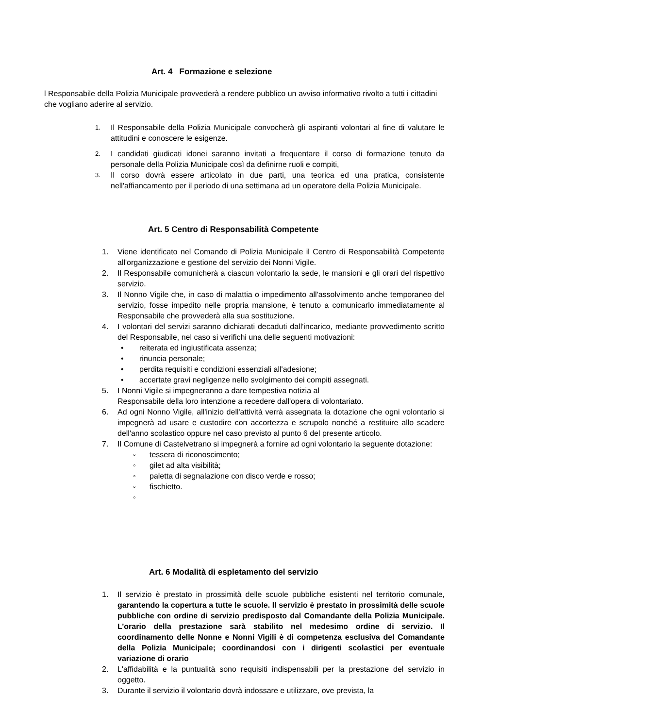Art. 4 Formazione e selezione
l Responsabile della Polizia Municipale provvederà a rendere pubblico un avviso informativo rivolto a tutti i cittadini che vogliano aderire al servizio.
1. Il Responsabile della Polizia Municipale convocherà gli aspiranti volontari al fine di valutare le attitudini e conoscere le esigenze.
2. I candidati giudicati idonei saranno invitati a frequentare il corso di formazione tenuto da personale della Polizia Municipale così da definirne ruoli e compiti,
3. Il corso dovrà essere articolato in due parti, una teorica ed una pratica, consistente nell'affiancamento per il periodo di una settimana ad un operatore della Polizia Municipale.
Art. 5 Centro di Responsabilità Competente
1. Viene identificato nel Comando di Polizia Municipale il Centro di Responsabilità Competente all'organizzazione e gestione del servizio dei Nonni Vigile.
2. Il Responsabile comunicherà a ciascun volontario la sede, le mansioni e gli orari del rispettivo servizio.
3. Il Nonno Vigile che, in caso di malattia o impedimento all'assolvimento anche temporaneo del servizio, fosse impedito nelle propria mansione, è tenuto a comunicarlo immediatamente al Responsabile che provvederà alla sua sostituzione.
4. I volontari del servizi saranno dichiarati decaduti dall'incarico, mediante provvedimento scritto del Responsabile, nel caso si verifichi una delle seguenti motivazioni:
• reiterata ed ingiustificata assenza;
• rinuncia personale;
• perdita requisiti e condizioni essenziali all'adesione;
• accertate gravi negligenze nello svolgimento dei compiti assegnati.
5. I Nonni Vigile si impegneranno a dare tempestiva notizia al
Responsabile della loro intenzione a recedere dall'opera di volontariato.
6. Ad ogni Nonno Vigile, all'inizio dell'attività verrà assegnata la dotazione che ogni volontario si impegnerà ad usare e custodire con accortezza e scrupolo nonché a restituire allo scadere dell'anno scolastico oppure nel caso previsto al punto 6 del presente articolo.
7. Il Comune di Castelvetrano si impegnerà a fornire ad ogni volontario la seguente dotazione:
◦ tessera di riconoscimento;
◦ gilet ad alta visibilità;
◦ paletta di segnalazione con disco verde e rosso;
◦ fischietto.
◦
Art. 6 Modalità di espletamento del servizio
1. Il servizio è prestato in prossimità delle scuole pubbliche esistenti nel territorio comunale, garantendo la copertura a tutte le scuole. Il servizio è prestato in prossimità delle scuole pubbliche con ordine di servizio predisposto dal Comandante della Polizia Municipale. L’orario della prestazione sarà stabilito nel medesimo ordine di servizio. Il coordinamento delle Nonne e Nonni Vigili è di competenza esclusiva del Comandante della Polizia Municipale; coordinandosi con i dirigenti scolastici per eventuale variazione di orario
2. L'affidabilità e la puntualità sono requisiti indispensabili per la prestazione del servizio in oggetto.
3. Durante il servizio il volontario dovrà indossare e utilizzare, ove prevista, la